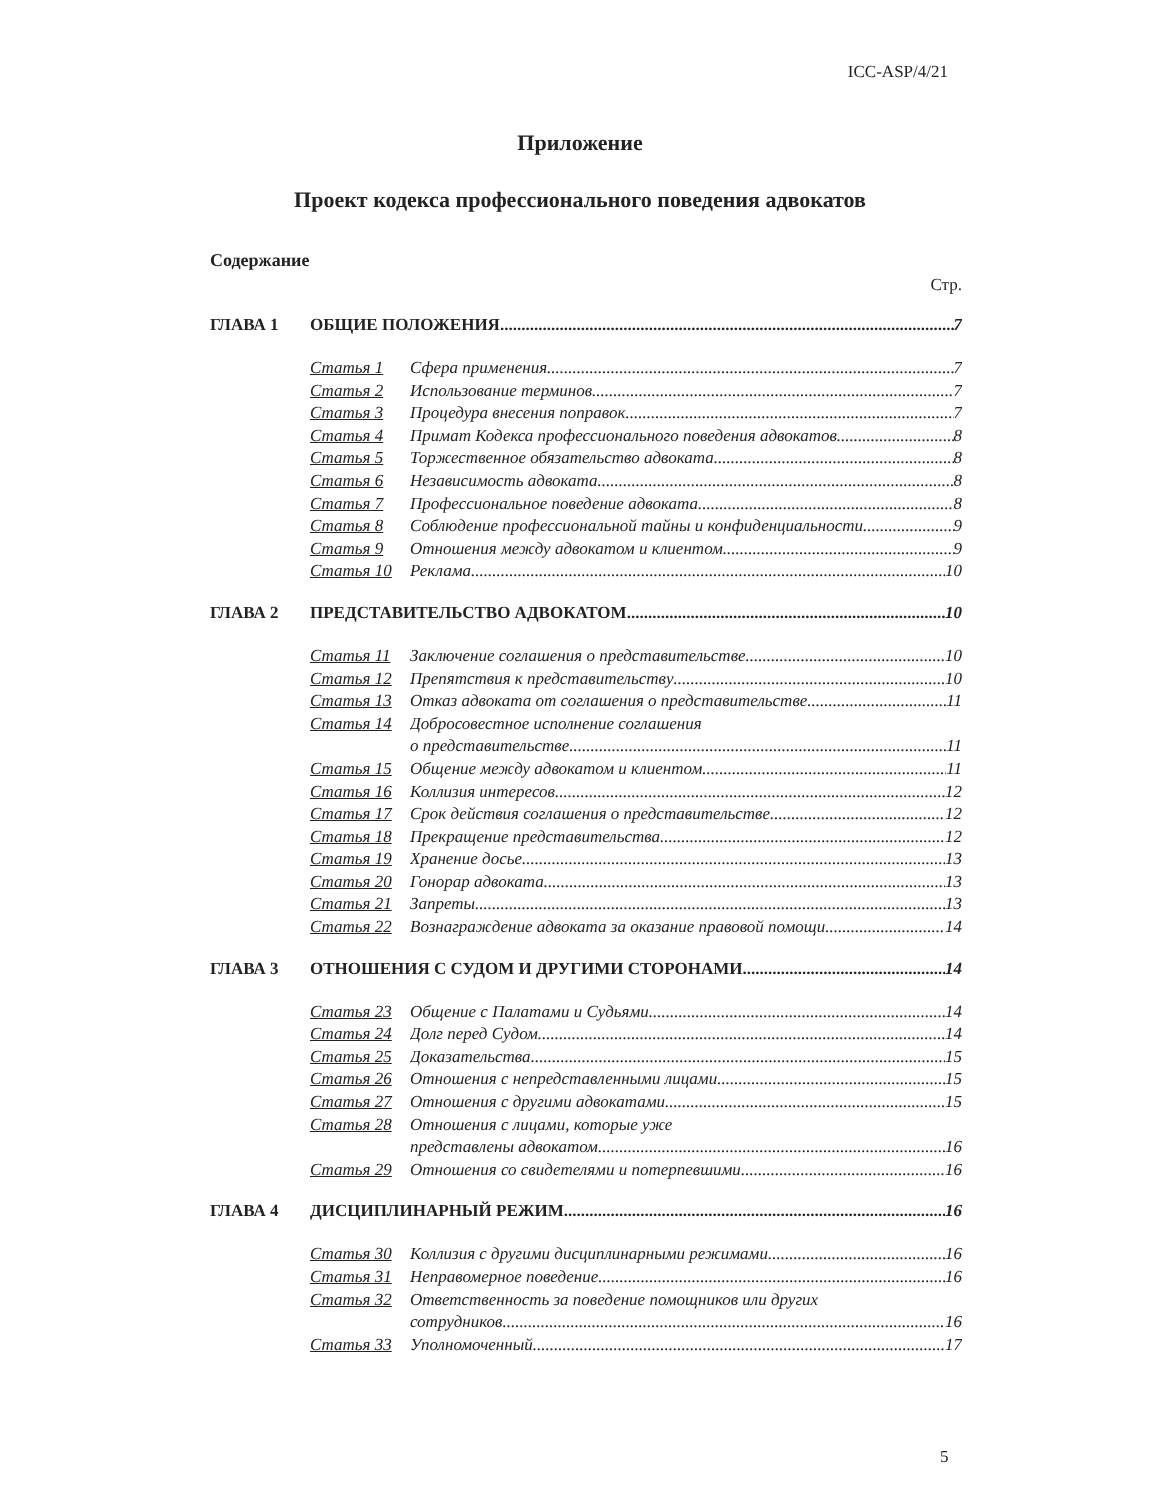ICC-ASP/4/21
Приложение
Проект кодекса профессионального поведения адвокатов
Содержание
Стр.
ГЛАВА 1 ОБЩИЕ ПОЛОЖЕНИЯ 7
Статья 1 Сфера применения 7
Статья 2 Использование терминов 7
Статья 3 Процедура внесения поправок 7
Статья 4 Примат Кодекса профессионального поведения адвокатов 8
Статья 5 Торжественное обязательство адвоката 8
Статья 6 Независимость адвоката 8
Статья 7 Профессиональное поведение адвоката 8
Статья 8 Соблюдение профессиональной тайны и конфиденциальности 9
Статья 9 Отношения между адвокатом и клиентом 9
Статья 10 Реклама 10
ГЛАВА 2 ПРЕДСТАВИТЕЛЬСТВО АДВОКАТОМ 10
Статья 11 Заключение соглашения о представительстве 10
Статья 12 Препятствия к представительству 10
Статья 13 Отказ адвоката от соглашения о представительстве 11
Статья 14 Добросовестное исполнение соглашения
о представительстве 11
Статья 15 Общение между адвокатом и клиентом 11
Статья 16 Коллизия интересов 12
Статья 17 Срок действия соглашения о представительстве 12
Статья 18 Прекращение представительства 12
Статья 19 Хранение досье 13
Статья 20 Гонорар адвоката 13
Статья 21 Запреты 13
Статья 22 Вознаграждение адвоката за оказание правовой помощи 14
ГЛАВА 3 ОТНОШЕНИЯ С СУДОМ И ДРУГИМИ СТОРОНАМИ 14
Статья 23 Общение с Палатами и Судьями 14
Статья 24 Долг перед Судом 14
Статья 25 Доказательства 15
Статья 26 Отношения с непредставленными лицами 15
Статья 27 Отношения с другими адвокатами 15
Статья 28 Отношения с лицами, которые уже
представлены адвокатом 16
Статья 29 Отношения со свидетелями и потерпевшими 16
ГЛАВА 4 ДИСЦИПЛИНАРНЫЙ РЕЖИМ 16
Статья 30 Коллизия с другими дисциплинарными режимами 16
Статья 31 Неправомерное поведение 16
Статья 32 Ответственность за поведение помощников или других
сотрудников 16
Статья 33 Уполномоченный 17
5